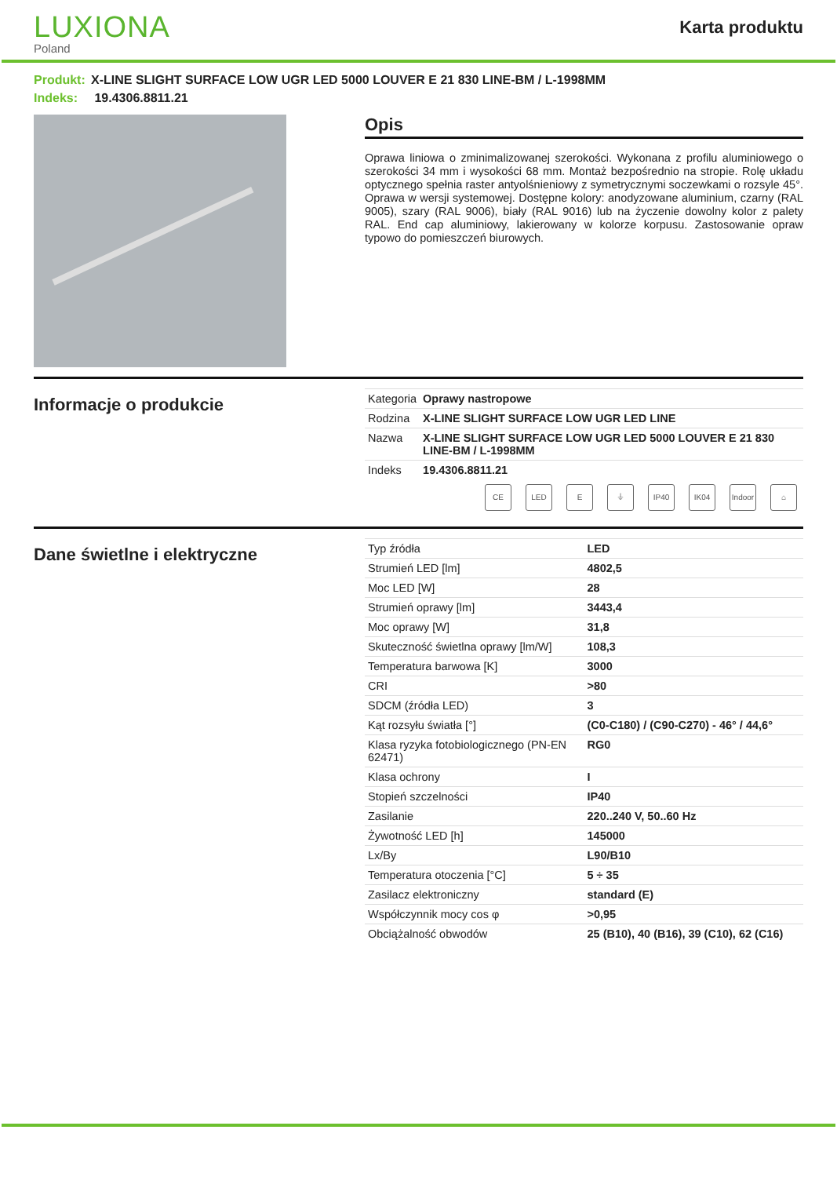LUXIONA
Poland
Karta produktu
Produkt: X-LINE SLIGHT SURFACE LOW UGR LED 5000 LOUVER E 21 830 LINE-BM / L-1998MM
Indeks: 19.4306.8811.21
Opis
Oprawa liniowa o zminimalizowanej szerokości. Wykonana z profilu aluminiowego o szerokości 34 mm i wysokości 68 mm. Montaż bezpośrednio na stropie. Rolę układu optycznego spełnia raster antyolśnieniowy z symetrycznymi soczewkami o rozsyle 45°. Oprawa w wersji systemowej. Dostępne kolory: anodyzowane aluminium, czarny (RAL 9005), szary (RAL 9006), biały (RAL 9016) lub na życzenie dowolny kolor z palety RAL. End cap aluminiowy, lakierowany w kolorze korpusu. Zastosowanie opraw typowo do pomieszczeń biurowych.
Informacje o produkcie
| Kategoria | Oprawy nastropowe |
| Rodzina | X-LINE SLIGHT SURFACE LOW UGR LED LINE |
| Nazwa | X-LINE SLIGHT SURFACE LOW UGR LED 5000 LOUVER E 21 830 LINE-BM / L-1998MM |
| Indeks | 19.4306.8811.21 |
CE LED E ⏚ IP40 IK04 Indoor
⌂
Dane świetlne i elektryczne
| Typ źródła | LED |
| Strumień LED [lm] | 4802,5 |
| Moc LED [W] | 28 |
| Strumień oprawy [lm] | 3443,4 |
| Moc oprawy [W] | 31,8 |
| Skuteczność świetlna oprawy [lm/W] | 108,3 |
| Temperatura barwowa [K] | 3000 |
| CRI | >80 |
| SDCM (źródła LED) | 3 |
| Kąt rozsyłu światła [°] | (C0-C180) / (C90-C270) - 46° / 44,6° |
| Klasa ryzyka fotobiologicznego (PN-EN 62471) | RG0 |
| Klasa ochrony | I |
| Stopień szczelności | IP40 |
| Zasilanie | 220..240 V, 50..60 Hz |
| Żywotność LED [h] | 145000 |
| Lx/By | L90/B10 |
| Temperatura otoczenia [°C] | 5 ÷ 35 |
| Zasilacz elektroniczny | standard (E) |
| Współczynnik mocy cos φ | >0,95 |
| Obciążalność obwodów | 25 (B10), 40 (B16), 39 (C10), 62 (C16) |